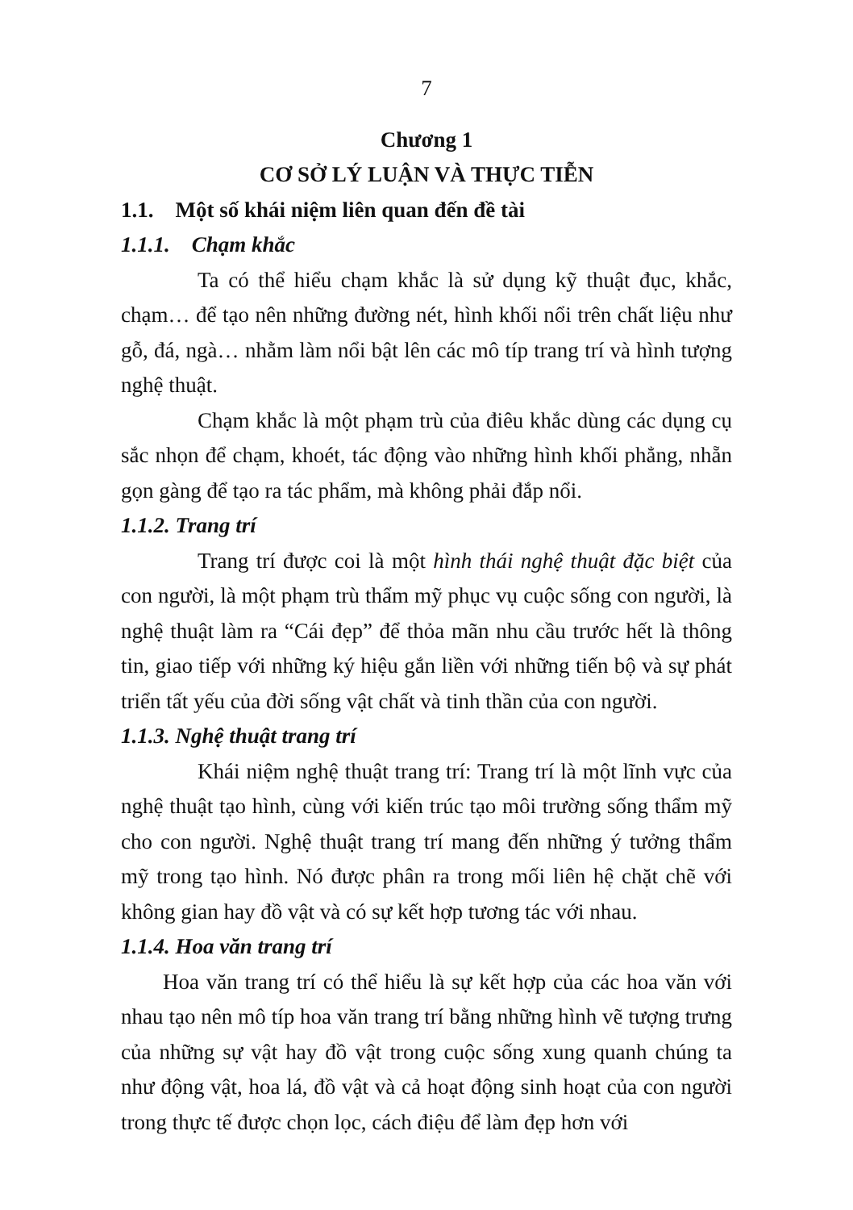7
Chương 1
CƠ SỞ LÝ LUẬN VÀ THỰC TIỄN
1.1. Một số khái niệm liên quan đến đề tài
1.1.1. Chạm khắc
Ta có thể hiểu chạm khắc là sử dụng kỹ thuật đục, khắc, chạm… để tạo nên những đường nét, hình khối nổi trên chất liệu như gỗ, đá, ngà… nhằm làm nổi bật lên các mô típ trang trí và hình tượng nghệ thuật.
Chạm khắc là một phạm trù của điêu khắc dùng các dụng cụ sắc nhọn để chạm, khoét, tác động vào những hình khối phẳng, nhẵn gọn gàng để tạo ra tác phẩm, mà không phải đắp nổi.
1.1.2. Trang trí
Trang trí được coi là một hình thái nghệ thuật đặc biệt của con người, là một phạm trù thẩm mỹ phục vụ cuộc sống con người, là nghệ thuật làm ra “Cái đẹp” để thỏa mãn nhu cầu trước hết là thông tin, giao tiếp với những ký hiệu gắn liền với những tiến bộ và sự phát triển tất yếu của đời sống vật chất và tinh thần của con người.
1.1.3. Nghệ thuật trang trí
Khái niệm nghệ thuật trang trí: Trang trí là một lĩnh vực của nghệ thuật tạo hình, cùng với kiến trúc tạo môi trường sống thẩm mỹ cho con người. Nghệ thuật trang trí mang đến những ý tưởng thẩm mỹ trong tạo hình. Nó được phân ra trong mối liên hệ chặt chẽ với không gian hay đồ vật và có sự kết hợp tương tác với nhau.
1.1.4. Hoa văn trang trí
Hoa văn trang trí có thể hiểu là sự kết hợp của các hoa văn với nhau tạo nên mô típ hoa văn trang trí bằng những hình vẽ tượng trưng của những sự vật hay đồ vật trong cuộc sống xung quanh chúng ta như động vật, hoa lá, đồ vật và cả hoạt động sinh hoạt của con người trong thực tế được chọn lọc, cách điệu để làm đẹp hơn với